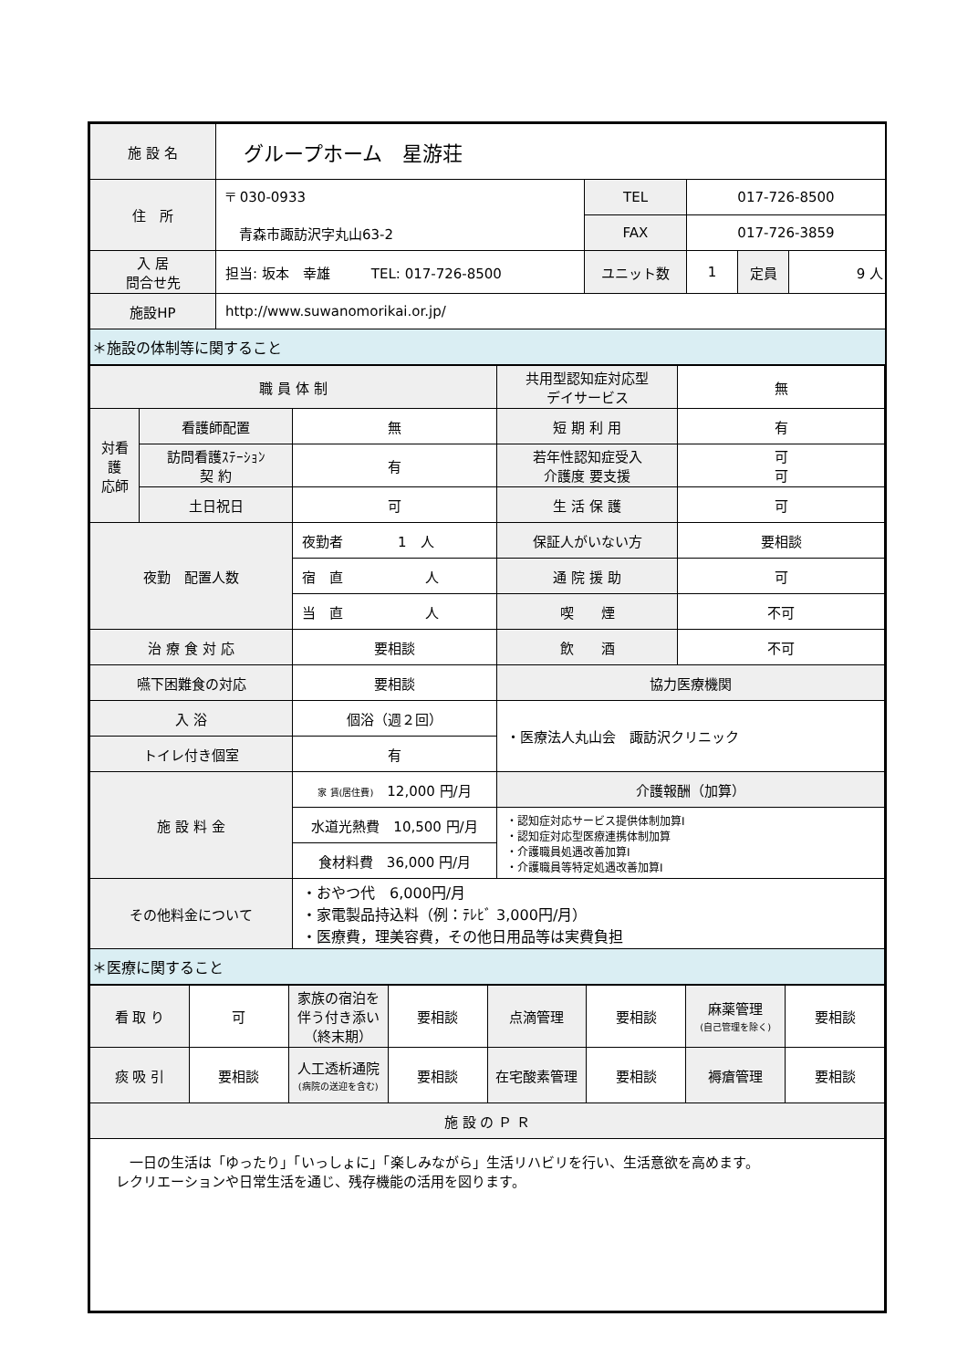| 施 設 名 | グループホーム 星游荘 | | | | |
| 住 所 | 〒 030-0933 青森市諏訪沢字丸山63-2 | TEL | 017-726-8500 | | |
| | | FAX | 017-726-3859 | | |
| 入 居 問合せ先 | 担当: 坂本 幸雄 TEL: 017-726-8500 | ユニット数 | 1 | 定員 | 9 人 |
| 施設HP | http://www.suwanomorikai.or.jp/ | | | | |
| ＊施設の体制等に関すること | | | | | |
| 職 員 体 制 | | | 共用型認知症対応型 デイサービス | 無 |
| 対看 護 応師 | 看護師配置 | 無 | 短 期 利 用 | 有 |
| | 訪問看護ｽﾃｰｼｮﾝ 契 約 | 有 | 若年性認知症受入 介護度 要支援 | 可 可 |
| | 土日祝日 | 可 | 生 活 保 護 | 可 |
| 夜勤 配置人数 | | 夜勤者 1 人 | 保証人がいない方 | 要相談 |
| | | 宿 直 人 | 通 院 援 助 | 可 |
| | | 当 直 人 | 喫 煙 | 不可 |
| 治 療 食 対 応 | | 要相談 | 飲 酒 | 不可 |
| 嚥下困難食の対応 | | 要相談 | 協力医療機関 | |
| 入 浴 | | 個浴（週２回） | ・医療法人丸山会 諏訪沢クリニック | |
| トイレ付き個室 | | 有 | | |
| 施 設 料 金 | | 家 賃(居住費) 12,000 円/月 | 介護報酬（加算） | |
| | | 水道光熱費 10,500 円/月 | ・認知症対応サービス提供体制加算Ⅰ ・認知症対応型医療連携体制加算 ・介護職員処遇改善加算Ⅰ ・介護職員等特定処遇改善加算Ⅰ | |
| | | 食材料費 36,000 円/月 | | |
| その他料金について | | ・おやつ代 6,000円/月 ・家電製品持込料（例：ﾃﾚﾋﾞ 3,000円/月） ・医療費，理美容費，その他日用品等は実費負担 | | |
| ＊医療に関すること | | | | |
| 看 取 り | 可 | 家族の宿泊を伴う付き添い（終末期） | 要相談 | 点滴管理 | 要相談 | 麻薬管理 (自己管理を除く) | 要相談 |
| 痰 吸 引 | 要相談 | 人工透析通院 (病院の送迎を含む) | 要相談 | 在宅酸素管理 | 要相談 | 褥瘡管理 | 要相談 |
| 施 設 の Ｐ Ｒ | | | | | | | |
| 一日の生活は「ゆったり」「いっしょに」「楽しみながら」生活リハビリを行い、生活意欲を高めます。 レクリエーションや日常生活を通じ、残存機能の活用を図ります。 | | | | | | | |